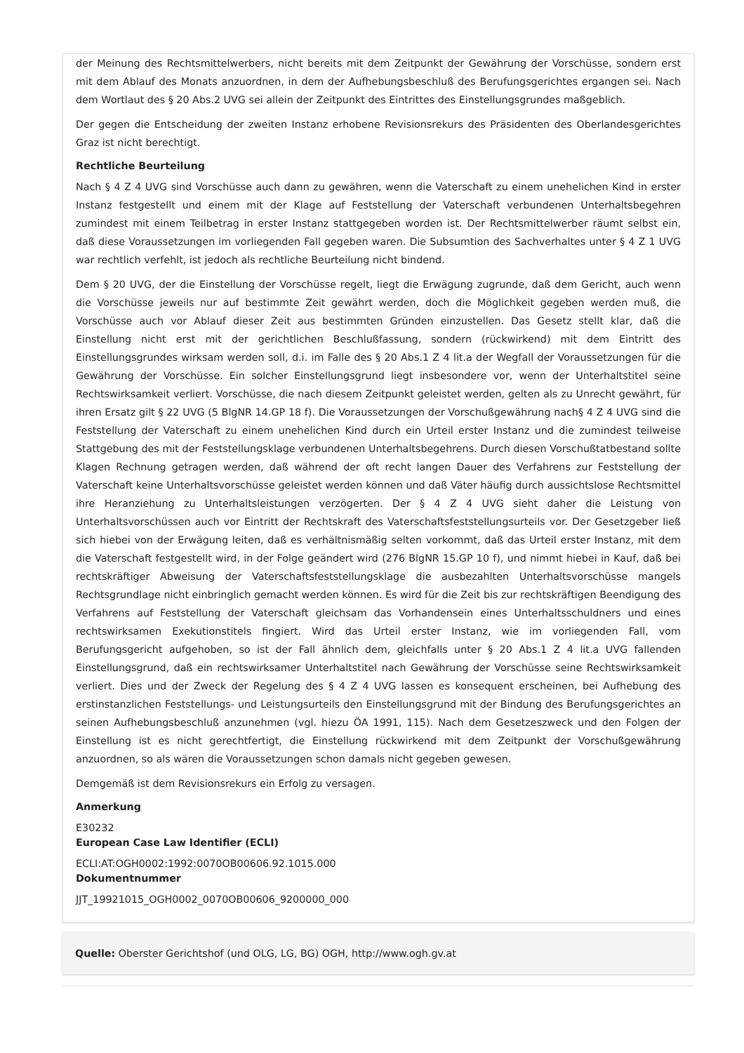der Meinung des Rechtsmittelwerbers, nicht bereits mit dem Zeitpunkt der Gewährung der Vorschüsse, sondern erst mit dem Ablauf des Monats anzuordnen, in dem der Aufhebungsbeschluß des Berufungsgerichtes ergangen sei. Nach dem Wortlaut des § 20 Abs.2 UVG sei allein der Zeitpunkt des Eintrittes des Einstellungsgrundes maßgeblich.
Der gegen die Entscheidung der zweiten Instanz erhobene Revisionsrekurs des Präsidenten des Oberlandesgerichtes Graz ist nicht berechtigt.
Rechtliche Beurteilung
Nach § 4 Z 4 UVG sind Vorschüsse auch dann zu gewähren, wenn die Vaterschaft zu einem unehelichen Kind in erster Instanz festgestellt und einem mit der Klage auf Feststellung der Vaterschaft verbundenen Unterhaltsbegehren zumindest mit einem Teilbetrag in erster Instanz stattgegeben worden ist. Der Rechtsmittelwerber räumt selbst ein, daß diese Voraussetzungen im vorliegenden Fall gegeben waren. Die Subsumtion des Sachverhaltes unter § 4 Z 1 UVG war rechtlich verfehlt, ist jedoch als rechtliche Beurteilung nicht bindend.
Dem § 20 UVG, der die Einstellung der Vorschüsse regelt, liegt die Erwägung zugrunde, daß dem Gericht, auch wenn die Vorschüsse jeweils nur auf bestimmte Zeit gewährt werden, doch die Möglichkeit gegeben werden muß, die Vorschüsse auch vor Ablauf dieser Zeit aus bestimmten Gründen einzustellen. Das Gesetz stellt klar, daß die Einstellung nicht erst mit der gerichtlichen Beschlußfassung, sondern (rückwirkend) mit dem Eintritt des Einstellungsgrundes wirksam werden soll, d.i. im Falle des § 20 Abs.1 Z 4 lit.a der Wegfall der Voraussetzungen für die Gewährung der Vorschüsse. Ein solcher Einstellungsgrund liegt insbesondere vor, wenn der Unterhaltstitel seine Rechtswirksamkeit verliert. Vorschüsse, die nach diesem Zeitpunkt geleistet werden, gelten als zu Unrecht gewährt, für ihren Ersatz gilt § 22 UVG (5 BlgNR 14.GP 18 f). Die Voraussetzungen der Vorschußgewährung nach§ 4 Z 4 UVG sind die Feststellung der Vaterschaft zu einem unehelichen Kind durch ein Urteil erster Instanz und die zumindest teilweise Stattgebung des mit der Feststellungsklage verbundenen Unterhaltsbegehrens. Durch diesen Vorschußtatbestand sollte Klagen Rechnung getragen werden, daß während der oft recht langen Dauer des Verfahrens zur Feststellung der Vaterschaft keine Unterhaltsvorschüsse geleistet werden können und daß Väter häufig durch aussichtslose Rechtsmittel ihre Heranziehung zu Unterhaltsleistungen verzögerten. Der § 4 Z 4 UVG sieht daher die Leistung von Unterhaltsvorschüssen auch vor Eintritt der Rechtskraft des Vaterschaftsfeststellungsurteils vor. Der Gesetzgeber ließ sich hiebei von der Erwägung leiten, daß es verhältnismäßig selten vorkommt, daß das Urteil erster Instanz, mit dem die Vaterschaft festgestellt wird, in der Folge geändert wird (276 BlgNR 15.GP 10 f), und nimmt hiebei in Kauf, daß bei rechtskräftiger Abweisung der Vaterschaftsfeststellungsklage die ausbezahlten Unterhaltsvorschüsse mangels Rechtsgrundlage nicht einbringlich gemacht werden können. Es wird für die Zeit bis zur rechtskräftigen Beendigung des Verfahrens auf Feststellung der Vaterschaft gleichsam das Vorhandensein eines Unterhaltsschuldners und eines rechtswirksamen Exekutionstitels fingiert. Wird das Urteil erster Instanz, wie im vorliegenden Fall, vom Berufungsgericht aufgehoben, so ist der Fall ähnlich dem, gleichfalls unter § 20 Abs.1 Z 4 lit.a UVG fallenden Einstellungsgrund, daß ein rechtswirksamer Unterhaltstitel nach Gewährung der Vorschüsse seine Rechtswirksamkeit verliert. Dies und der Zweck der Regelung des § 4 Z 4 UVG lassen es konsequent erscheinen, bei Aufhebung des erstinstanzlichen Feststellungs- und Leistungsurteils den Einstellungsgrund mit der Bindung des Berufungsgerichtes an seinen Aufhebungsbeschluß anzunehmen (vgl. hiezu ÖA 1991, 115). Nach dem Gesetzeszweck und den Folgen der Einstellung ist es nicht gerechtfertigt, die Einstellung rückwirkend mit dem Zeitpunkt der Vorschußgewährung anzuordnen, so als wären die Voraussetzungen schon damals nicht gegeben gewesen.
Demgemäß ist dem Revisionsrekurs ein Erfolg zu versagen.
Anmerkung
E30232
European Case Law Identifier (ECLI)
ECLI:AT:OGH0002:1992:0070OB00606.92.1015.000
Dokumentnummer
JJT_19921015_OGH0002_0070OB00606_9200000_000
Quelle: Oberster Gerichtshof (und OLG, LG, BG) OGH, http://www.ogh.gv.at